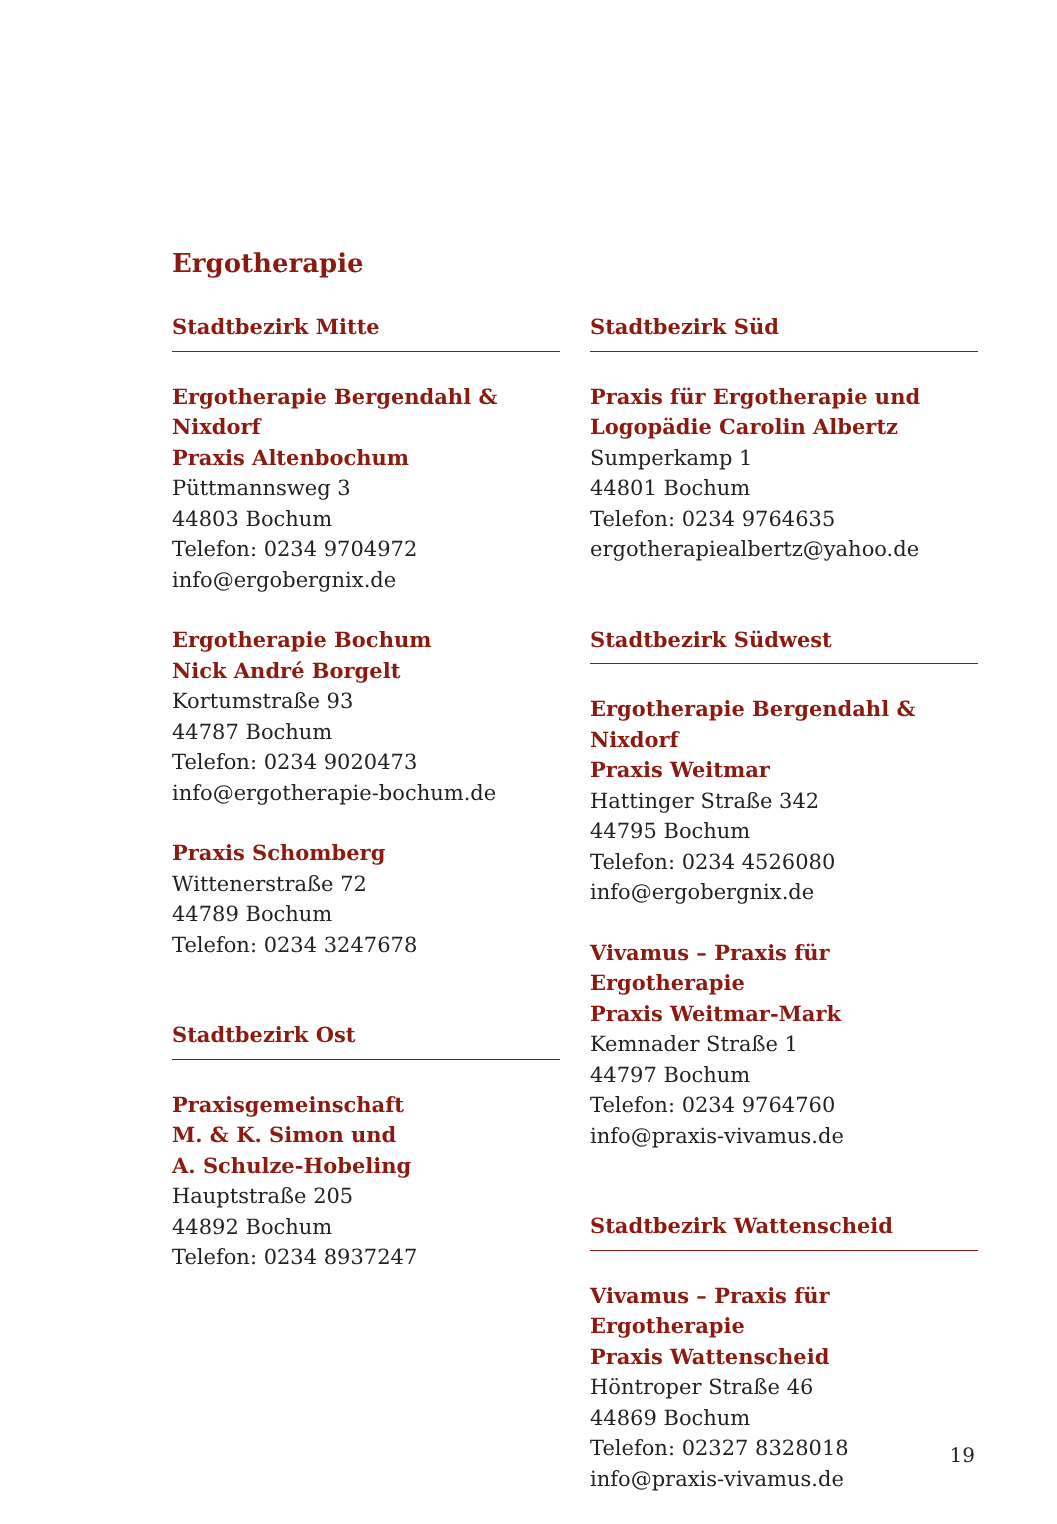Ergotherapie
Stadtbezirk Mitte
Ergotherapie Bergendahl & Nixdorf
Praxis Altenbochum
Püttmannsweg 3
44803 Bochum
Telefon: 0234 9704972
info@ergobergnix.de
Ergotherapie Bochum
Nick André Borgelt
Kortumstraße 93
44787 Bochum
Telefon: 0234 9020473
info@ergotherapie-bochum.de
Praxis Schomberg
Wittenerstraße 72
44789 Bochum
Telefon: 0234 3247678
Stadtbezirk Ost
Praxisgemeinschaft
M. & K. Simon und
A. Schulze-Hobeling
Hauptstraße 205
44892 Bochum
Telefon: 0234 8937247
Stadtbezirk Süd
Praxis für Ergotherapie und
Logopädie Carolin Albertz
Sumperkamp 1
44801 Bochum
Telefon: 0234 9764635
ergotherapiealbertz@yahoo.de
Stadtbezirk Südwest
Ergotherapie Bergendahl & Nixdorf
Praxis Weitmar
Hattinger Straße 342
44795 Bochum
Telefon: 0234 4526080
info@ergobergnix.de
Vivamus – Praxis für Ergotherapie
Praxis Weitmar-Mark
Kemnader Straße 1
44797 Bochum
Telefon: 0234 9764760
info@praxis-vivamus.de
Stadtbezirk Wattenscheid
Vivamus – Praxis für Ergotherapie
Praxis Wattenscheid
Höntroper Straße 46
44869 Bochum
Telefon: 02327 8328018
info@praxis-vivamus.de
19